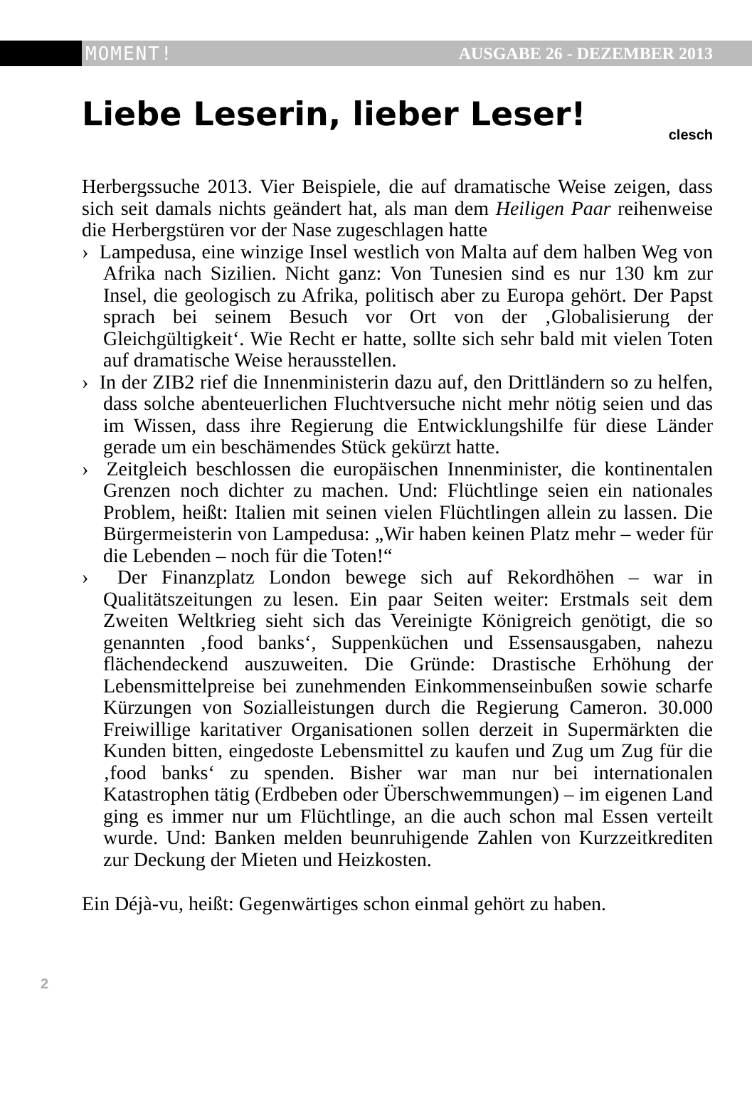MOMENT! AUSGABE 26 - DEZEMBER 2013
Liebe Leserin, lieber Leser!
clesch
Herbergssuche 2013. Vier Beispiele, die auf dramatische Weise zeigen, dass sich seit damals nichts geändert hat, als man dem Heiligen Paar reihenweise die Herbergstüren vor der Nase zugeschlagen hatte
› Lampedusa, eine winzige Insel westlich von Malta auf dem halben Weg von Afrika nach Sizilien. Nicht ganz: Von Tunesien sind es nur 130 km zur Insel, die geologisch zu Afrika, politisch aber zu Europa gehört. Der Papst sprach bei seinem Besuch vor Ort von der ‚Globalisierung der Gleichgültigkeit‘. Wie Recht er hatte, sollte sich sehr bald mit vielen Toten auf dramatische Weise herausstellen.
› In der ZIB2 rief die Innenministerin dazu auf, den Drittländern so zu helfen, dass solche abenteuerlichen Fluchtversuche nicht mehr nötig seien und das im Wissen, dass ihre Regierung die Entwicklungshilfe für diese Länder gerade um ein beschämendes Stück gekürzt hatte.
› Zeitgleich beschlossen die europäischen Innenminister, die kontinentalen Grenzen noch dichter zu machen. Und: Flüchtlinge seien ein nationales Problem, heißt: Italien mit seinen vielen Flüchtlingen allein zu lassen. Die Bürgermeisterin von Lampedusa: „Wir haben keinen Platz mehr – weder für die Lebenden – noch für die Toten!“
› Der Finanzplatz London bewege sich auf Rekordhöhen – war in Qualitätszeitungen zu lesen. Ein paar Seiten weiter: Erstmals seit dem Zweiten Weltkrieg sieht sich das Vereinigte Königreich genötigt, die so genannten ‚food banks‘, Suppenküchen und Essensausgaben, nahezu flächendeckend auszuweiten. Die Gründe: Drastische Erhöhung der Lebensmittelpreise bei zunehmenden Einkommenseinbußen sowie scharfe Kürzungen von Sozialleistungen durch die Regierung Cameron. 30.000 Freiwillige karitativer Organisationen sollen derzeit in Supermärkten die Kunden bitten, eingedoste Lebensmittel zu kaufen und Zug um Zug für die ‚food banks‘ zu spenden. Bisher war man nur bei internationalen Katastrophen tätig (Erdbeben oder Überschwemmungen) – im eigenen Land ging es immer nur um Flüchtlinge, an die auch schon mal Essen verteilt wurde. Und: Banken melden beunruhigende Zahlen von Kurzzeitkrediten zur Deckung der Mieten und Heizkosten.
Ein Déjà-vu, heißt: Gegenwärtiges schon einmal gehört zu haben.
2